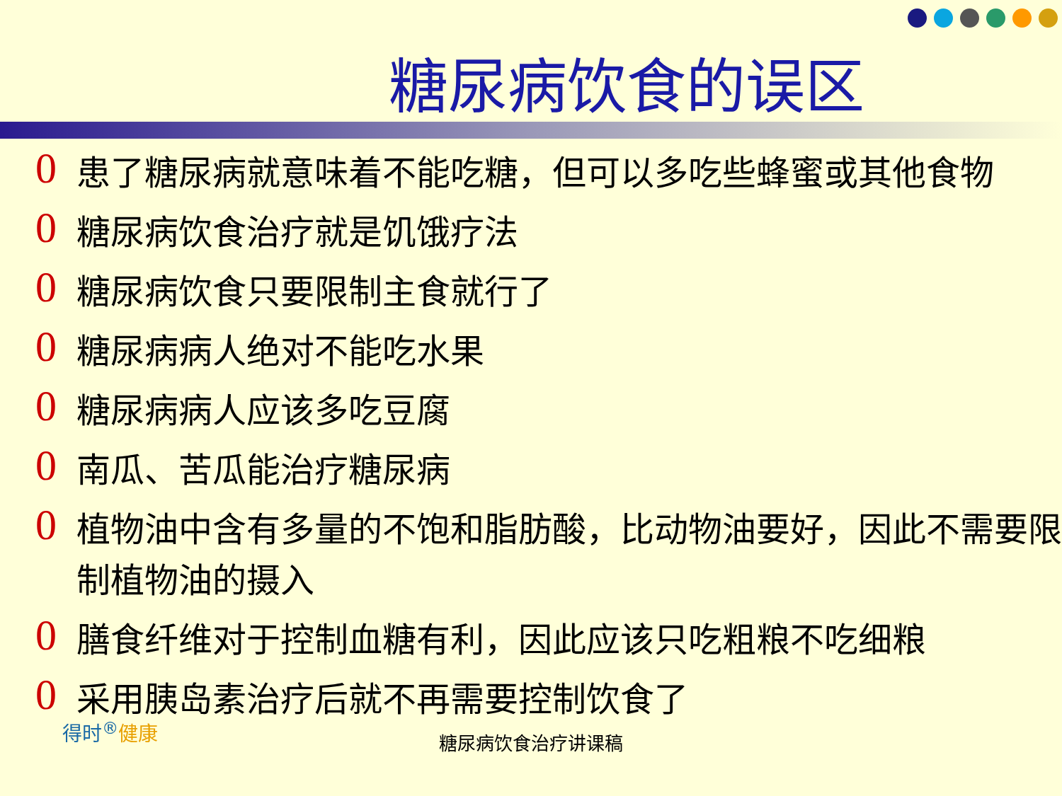糖尿病饮食的误区
0 患了糖尿病就意味着不能吃糖，但可以多吃些蜂蜜或其他食物
0 糖尿病饮食治疗就是饥饿疗法
0 糖尿病饮食只要限制主食就行了
0 糖尿病病人绝对不能吃水果
0 糖尿病病人应该多吃豆腐
0 南瓜、苦瓜能治疗糖尿病
0 植物油中含有多量的不饱和脂肪酸，比动物油要好，因此不需要限制植物油的摄入
0 膳食纤维对于控制血糖有利，因此应该只吃粗粮不吃细粮
0 采用胰岛素治疗后就不再需要控制饮食了
得时<sup>®</sup>健康 糖尿病饮食治疗讲课稿